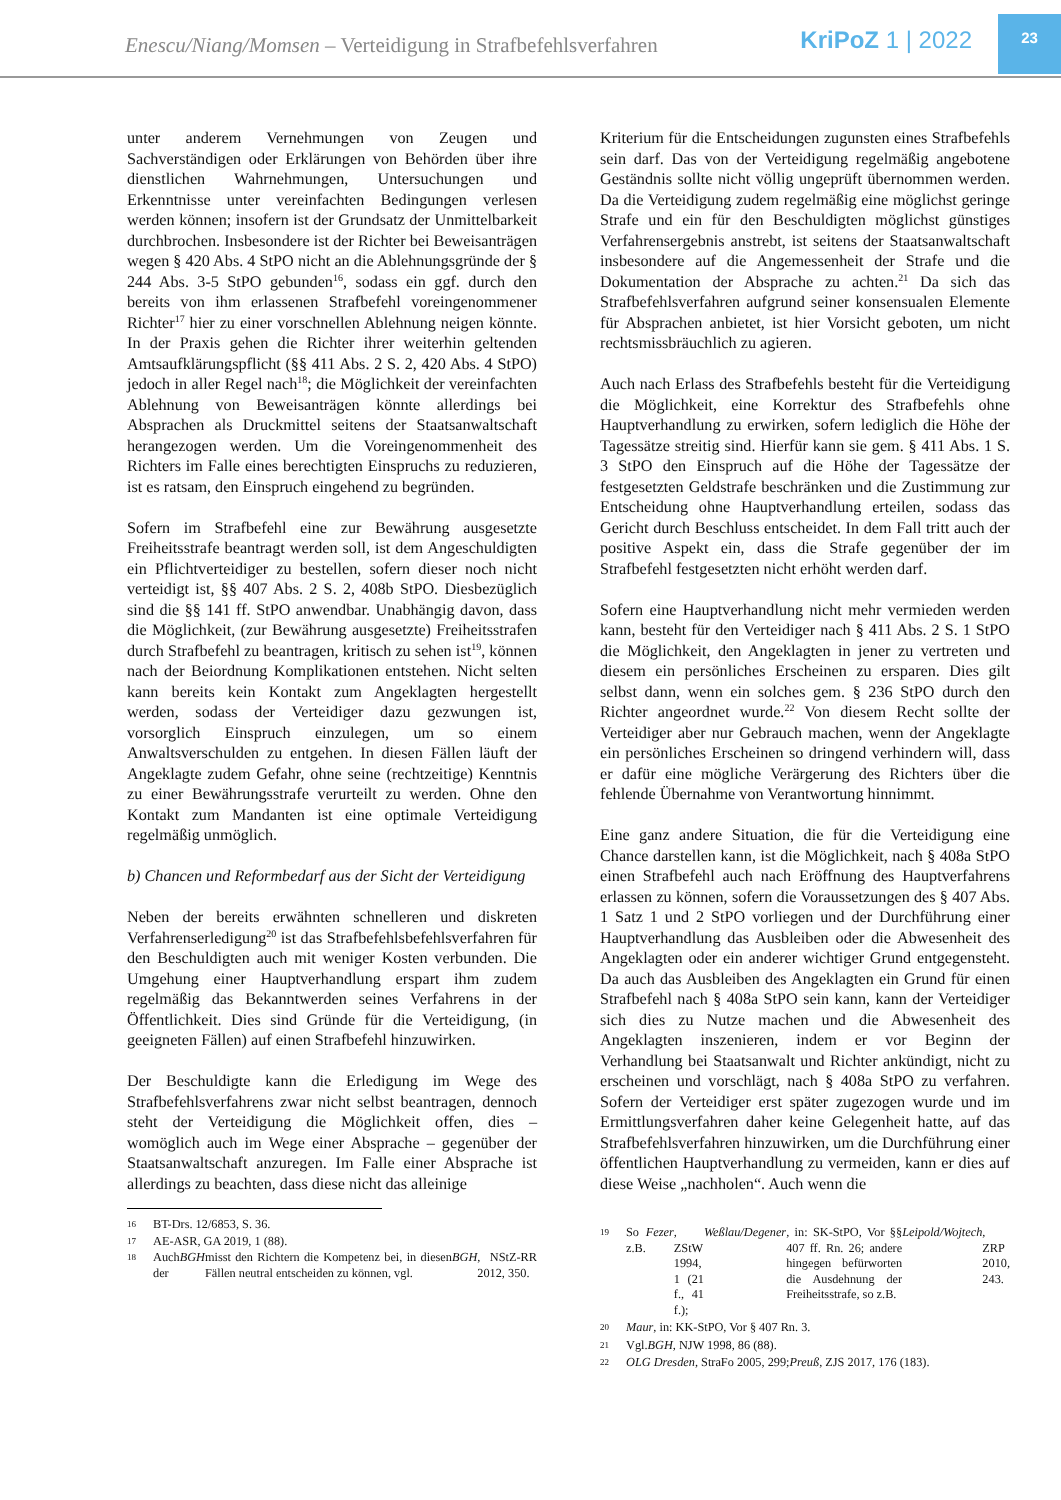Enescu/Niang/Momsen – Verteidigung in Strafbefehlsverfahren
KriPoZ 1 | 2022
23
unter anderem Vernehmungen von Zeugen und Sachverständigen oder Erklärungen von Behörden über ihre dienstlichen Wahrnehmungen, Untersuchungen und Erkenntnisse unter vereinfachten Bedingungen verlesen werden können; insofern ist der Grundsatz der Unmittelbarkeit durchbrochen. Insbesondere ist der Richter bei Beweisanträgen wegen § 420 Abs. 4 StPO nicht an die Ablehnungsgründe der § 244 Abs. 3-5 StPO gebunden<sup>16</sup>, sodass ein ggf. durch den bereits von ihm erlassenen Strafbefehl voreingenommener Richter<sup>17</sup> hier zu einer vorschnellen Ablehnung neigen könnte. In der Praxis gehen die Richter ihrer weiterhin geltenden Amtsaufklärungspflicht (§§ 411 Abs. 2 S. 2, 420 Abs. 4 StPO) jedoch in aller Regel nach<sup>18</sup>; die Möglichkeit der vereinfachten Ablehnung von Beweisanträgen könnte allerdings bei Absprachen als Druckmittel seitens der Staatsanwaltschaft herangezogen werden. Um die Voreingenommenheit des Richters im Falle eines berechtigten Einspruchs zu reduzieren, ist es ratsam, den Einspruch eingehend zu begründen.
Sofern im Strafbefehl eine zur Bewährung ausgesetzte Freiheitsstrafe beantragt werden soll, ist dem Angeschuldigten ein Pflichtverteidiger zu bestellen, sofern dieser noch nicht verteidigt ist, §§ 407 Abs. 2 S. 2, 408b StPO. Diesbezüglich sind die §§ 141 ff. StPO anwendbar. Unabhängig davon, dass die Möglichkeit, (zur Bewährung ausgesetzte) Freiheitsstrafen durch Strafbefehl zu beantragen, kritisch zu sehen ist<sup>19</sup>, können nach der Beiordnung Komplikationen entstehen. Nicht selten kann bereits kein Kontakt zum Angeklagten hergestellt werden, sodass der Verteidiger dazu gezwungen ist, vorsorglich Einspruch einzulegen, um so einem Anwaltsverschulden zu entgehen. In diesen Fällen läuft der Angeklagte zudem Gefahr, ohne seine (rechtzeitige) Kenntnis zu einer Bewährungsstrafe verurteilt zu werden. Ohne den Kontakt zum Mandanten ist eine optimale Verteidigung regelmäßig unmöglich.
b) Chancen und Reformbedarf aus der Sicht der Verteidigung
Neben der bereits erwähnten schnelleren und diskreten Verfahrenserledigung<sup>20</sup> ist das Strafbefehlsbefehlsverfahren für den Beschuldigten auch mit weniger Kosten verbunden. Die Umgehung einer Hauptverhandlung erspart ihm zudem regelmäßig das Bekanntwerden seines Verfahrens in der Öffentlichkeit. Dies sind Gründe für die Verteidigung, (in geeigneten Fällen) auf einen Strafbefehl hinzuwirken.
Der Beschuldigte kann die Erledigung im Wege des Strafbefehlsverfahrens zwar nicht selbst beantragen, dennoch steht der Verteidigung die Möglichkeit offen, dies – womöglich auch im Wege einer Absprache – gegenüber der Staatsanwaltschaft anzuregen. Im Falle einer Absprache ist allerdings zu beachten, dass diese nicht das alleinige
16 BT-Drs. 12/6853, S. 36.
17 AE-ASR, GA 2019, 1 (88).
18
Auch der BGH misst den Richtern die Kompetenz bei, in diesen Fällen neutral entscheiden zu können, vgl. BGH, NStZ-RR 2012, 350.
Kriterium für die Entscheidungen zugunsten eines Strafbefehls sein darf. Das von der Verteidigung regelmäßig angebotene Geständnis sollte nicht völlig ungeprüft übernommen werden. Da die Verteidigung zudem regelmäßig eine möglichst geringe Strafe und ein für den Beschuldigten möglichst günstiges Verfahrensergebnis anstrebt, ist seitens der Staatsanwaltschaft insbesondere auf die Angemessenheit der Strafe und die Dokumentation der Absprache zu achten.<sup>21</sup> Da sich das Strafbefehlsverfahren aufgrund seiner konsensualen Elemente für Absprachen anbietet, ist hier Vorsicht geboten, um nicht rechtsmissbräuchlich zu agieren.
Auch nach Erlass des Strafbefehls besteht für die Verteidigung die Möglichkeit, eine Korrektur des Strafbefehls ohne Hauptverhandlung zu erwirken, sofern lediglich die Höhe der Tagessätze streitig sind. Hierfür kann sie gem. § 411 Abs. 1 S. 3 StPO den Einspruch auf die Höhe der Tagessätze der festgesetzten Geldstrafe beschränken und die Zustimmung zur Entscheidung ohne Hauptverhandlung erteilen, sodass das Gericht durch Beschluss entscheidet. In dem Fall tritt auch der positive Aspekt ein, dass die Strafe gegenüber der im Strafbefehl festgesetzten nicht erhöht werden darf.
Sofern eine Hauptverhandlung nicht mehr vermieden werden kann, besteht für den Verteidiger nach § 411 Abs. 2 S. 1 StPO die Möglichkeit, den Angeklagten in jener zu vertreten und diesem ein persönliches Erscheinen zu ersparen. Dies gilt selbst dann, wenn ein solches gem. § 236 StPO durch den Richter angeordnet wurde.<sup>22</sup> Von diesem Recht sollte der Verteidiger aber nur Gebrauch machen, wenn der Angeklagte ein persönliches Erscheinen so dringend verhindern will, dass er dafür eine mögliche Verärgerung des Richters über die fehlende Übernahme von Verantwortung hinnimmt.
Eine ganz andere Situation, die für die Verteidigung eine Chance darstellen kann, ist die Möglichkeit, nach § 408a StPO einen Strafbefehl auch nach Eröffnung des Hauptverfahrens erlassen zu können, sofern die Voraussetzungen des § 407 Abs. 1 Satz 1 und 2 StPO vorliegen und der Durchführung einer Hauptverhandlung das Ausbleiben oder die Abwesenheit des Angeklagten oder ein anderer wichtiger Grund entgegensteht. Da auch das Ausbleiben des Angeklagten ein Grund für einen Strafbefehl nach § 408a StPO sein kann, kann der Verteidiger sich dies zu Nutze machen und die Abwesenheit des Angeklagten inszenieren, indem er vor Beginn der Verhandlung bei Staatsanwalt und Richter ankündigt, nicht zu erscheinen und vorschlägt, nach § 408a StPO zu verfahren. Sofern der Verteidiger erst später zugezogen wurde und im Ermittlungsverfahren daher keine Gelegenheit hatte, auf das Strafbefehlsverfahren hinzuwirken, um die Durchführung einer öffentlichen Hauptverhandlung zu vermeiden, kann er dies auf diese Weise „nachholen“. Auch wenn die
19
So z.B. Fezer, ZStW 1994, 1 (21 f., 41 f.); Weßlau/Degener, in: SK-StPO, Vor §§ 407 ff. Rn. 26; andere hingegen befürworten die Ausdehnung der Freiheitsstrafe, so z.B. Leipold/Wojtech, ZRP 2010, 243.
20
Maur, in: KK-StPO, Vor § 407 Rn. 3.
21
Vgl. BGH, NJW 1998, 86 (88).
22
OLG Dresden, StraFo 2005, 299; Preuß, ZJS 2017, 176 (183).